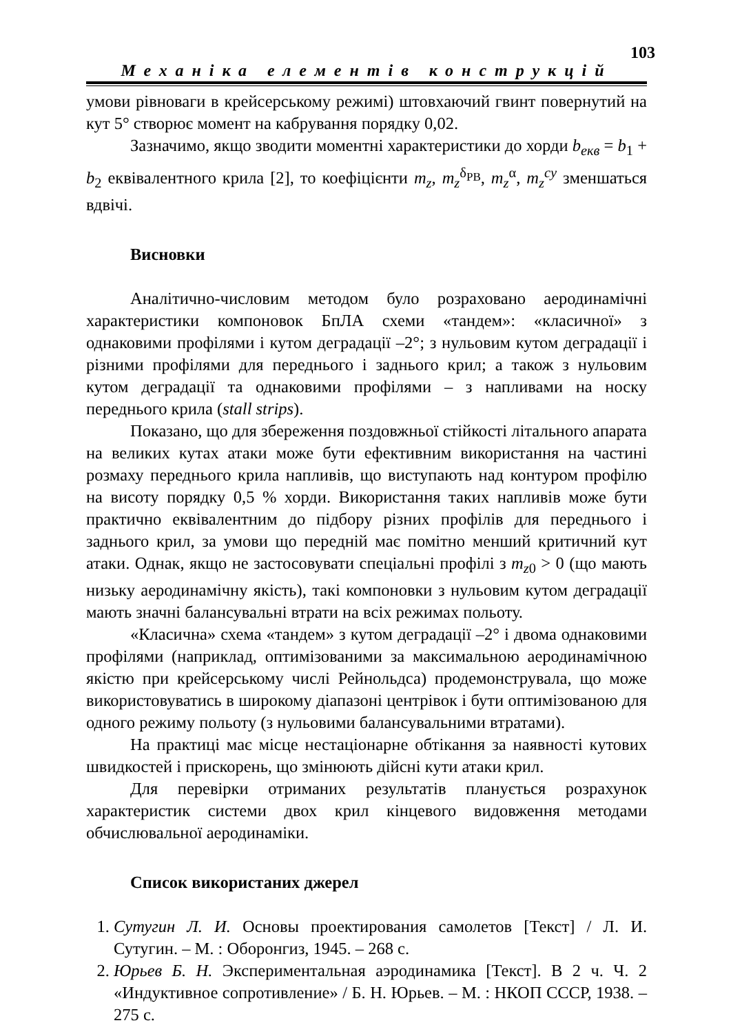103
Механіка елементів конструкцій
умови рівноваги в крейсерському режимі) штовхаючий гвинт повернутий на кут 5° створює момент на кабрування порядку 0,02.
Зазначимо, якщо зводити моментні характеристики до хорди b<sub>екв</sub> = b<sub>1</sub> + b<sub>2</sub> еквівалентного крила [2], то коефіцієнти m<sub>z</sub>, m<sub>z</sub><sup>δ<sub>РВ</sub></sup>, m<sub>z</sub><sup>α</sup>, m<sub>z</sub><sup>cy</sup> зменшаться вдвічі.
Висновки
Аналітично-числовим методом було розраховано аеродинамічні характеристики компоновок БпЛА схеми «тандем»: «класичної» з однаковими профілями і кутом деградації –2°; з нульовим кутом деградації і різними профілями для переднього і заднього крил; а також з нульовим кутом деградації та однаковими профілями – з напливами на носку переднього крила (stall strips).
Показано, що для збереження поздовжньої стійкості літального апарата на великих кутах атаки може бути ефективним використання на частині розмаху переднього крила напливів, що виступають над контуром профілю на висоту порядку 0,5 % хорди. Використання таких напливів може бути практично еквівалентним до підбору різних профілів для переднього і заднього крил, за умови що передній має помітно менший критичний кут атаки. Однак, якщо не застосовувати спеціальні профілі з m<sub>z0</sub> > 0 (що мають низьку аеродинамічну якість), такі компоновки з нульовим кутом деградації мають значні балансувальні втрати на всіх режимах польоту.
«Класична» схема «тандем» з кутом деградації –2° і двома однаковими профілями (наприклад, оптимізованими за максимальною аеродинамічною якістю при крейсерському числі Рейнольдса) продемонструвала, що може використовуватись в широкому діапазоні центрівок і бути оптимізованою для одного режиму польоту (з нульовими балансувальними втратами).
На практиці має місце нестаціонарне обтікання за наявності кутових швидкостей і прискорень, що змінюють дійсні кути атаки крил.
Для перевірки отриманих результатів планується розрахунок характеристик системи двох крил кінцевого видовження методами обчислювальної аеродинаміки.
Список використаних джерел
1. Сутугин Л. И. Основы проектирования самолетов [Текст] / Л. И. Сутугин. – М. : Оборонгиз, 1945. – 268 с.
2. Юрьев Б. Н. Экспериментальная аэродинамика [Текст]. В 2 ч. Ч. 2 «Индуктивное сопротивление» / Б. Н. Юрьев. – М. : НКОП СССР, 1938. – 275 с.